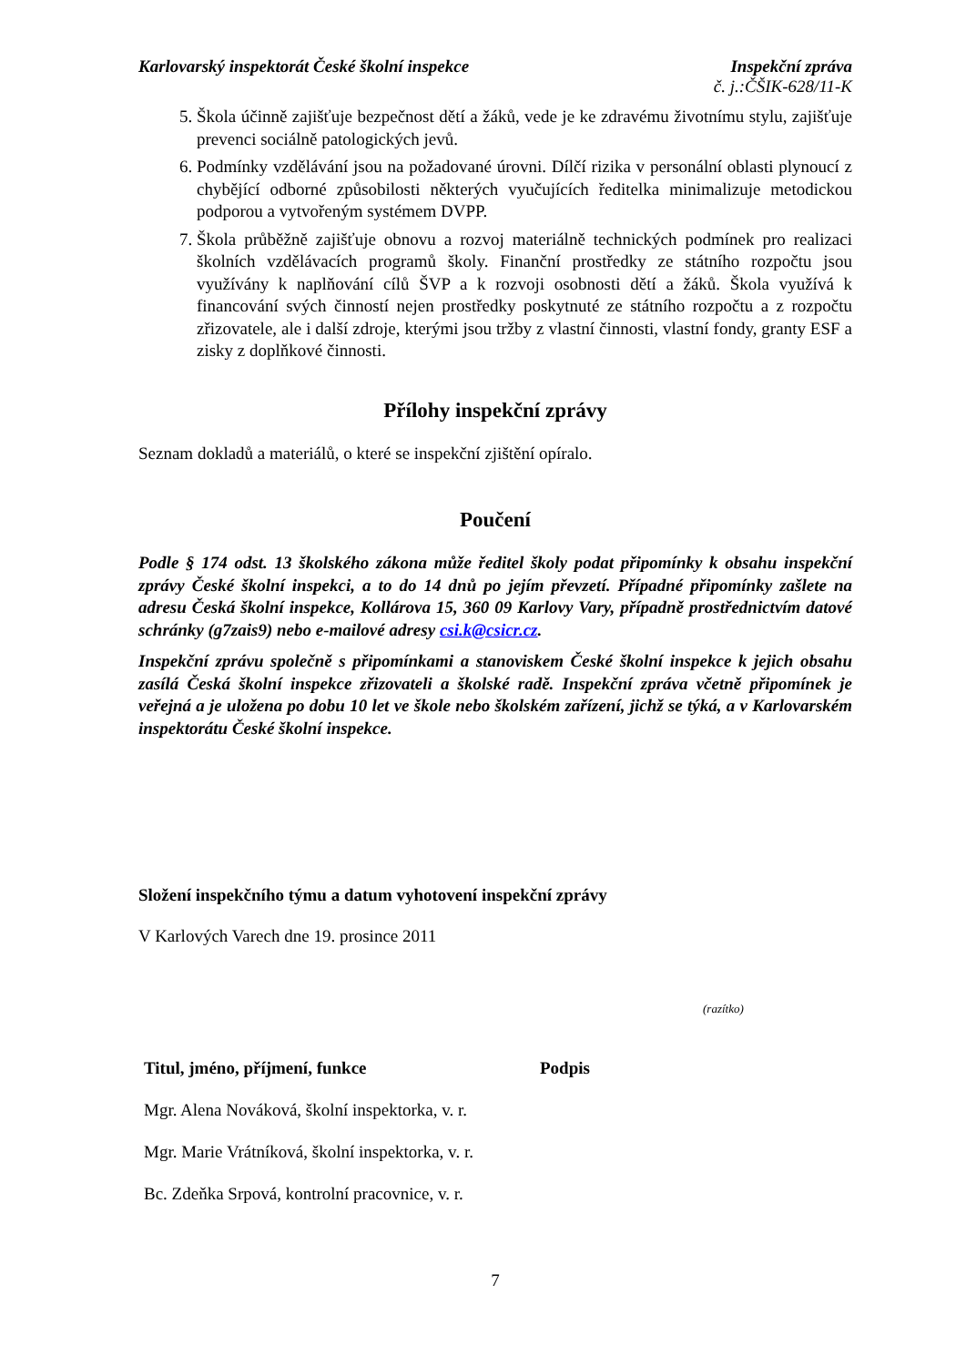Karlovarský inspektorát České školní inspekce
Inspekční zpráva
č. j.:ČŠIK-628/11-K
5. Škola účinně zajišťuje bezpečnost dětí a žáků, vede je ke zdravému životnímu stylu, zajišťuje prevenci sociálně patologických jevů.
6. Podmínky vzdělávání jsou na požadované úrovni. Dílčí rizika v personální oblasti plynoucí z chybějící odborné způsobilosti některých vyučujících ředitelka minimalizuje metodickou podporou a vytvořeným systémem DVPP.
7. Škola průběžně zajišťuje obnovu a rozvoj materiálně technických podmínek pro realizaci školních vzdělávacích programů školy. Finanční prostředky ze státního rozpočtu jsou využívány k naplňování cílů ŠVP a k rozvoji osobnosti dětí a žáků. Škola využívá k financování svých činností nejen prostředky poskytnuté ze státního rozpočtu a z rozpočtu zřizovatele, ale i další zdroje, kterými jsou tržby z vlastní činnosti, vlastní fondy, granty ESF a zisky z doplňkové činnosti.
Přílohy inspekční zprávy
Seznam dokladů a materiálů, o které se inspekční zjištění opíralo.
Poučení
Podle § 174 odst. 13 školského zákona může ředitel školy podat připomínky k obsahu inspekční zprávy České školní inspekci, a to do 14 dnů po jejím převzetí. Případné připomínky zašlete na adresu Česká školní inspekce, Kollárova 15, 360 09 Karlovy Vary, případně prostřednictvím datové schránky (g7zais9) nebo e-mailové adresy csi.k@csicr.cz.
Inspekční zprávu společně s připomínkami a stanoviskem České školní inspekce k jejich obsahu zasílá Česká školní inspekce zřizovateli a školské radě. Inspekční zpráva včetně připomínek je veřejná a je uložena po dobu 10 let ve škole nebo školském zařízení, jichž se týká, a v Karlovarském inspektorátu České školní inspekce.
Složení inspekčního týmu a datum vyhotovení inspekční zprávy
V Karlových Varech dne 19. prosince 2011
(razítko)
| Titul, jméno, příjmení, funkce | Podpis |
| --- | --- |
| Mgr. Alena Nováková, školní inspektorka, v. r. | |
| Mgr. Marie Vrátníková, školní inspektorka, v. r. | |
| Bc. Zdeňka Srpová, kontrolní pracovnice, v. r. | |
7